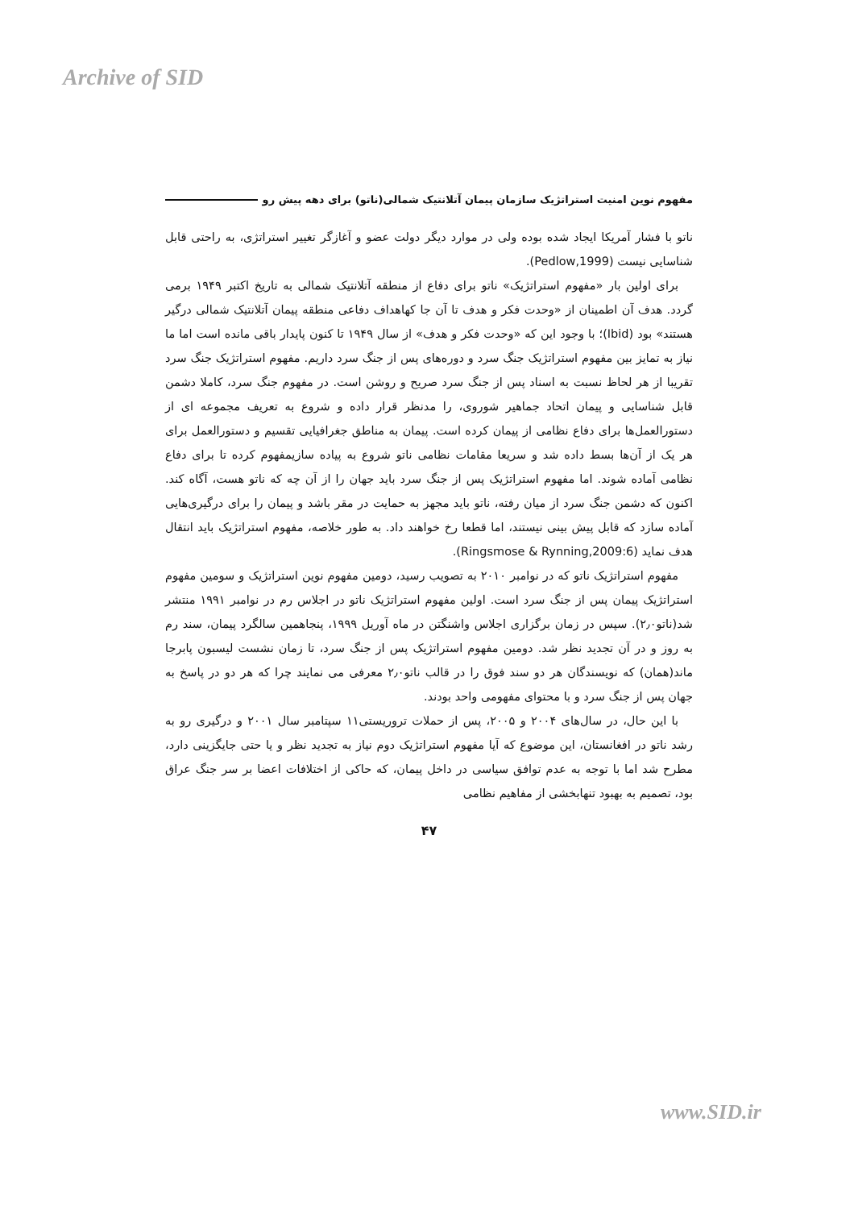Archive of SID
مفهوم نوین امنیت استراتژیک سازمان پیمان آتلانتیک شمالی(ناتو) برای دهه پیش رو
ناتو با فشار آمریکا ایجاد شده بوده ولی در موارد دیگر دولت عضو و آغازگر تغییر استراتژی، به راحتی قابل شناسایی نیست (Pedlow,1999).
برای اولین بار «مفهوم استراتژیک» ناتو برای دفاع از منطقه آتلانتیک شمالی به تاریخ اکتبر ۱۹۴۹ برمی گردد. هدف آن اطمینان از «وحدت فکر و هدف تا آن جا کهاهداف دفاعی منطقه پیمان آتلانتیک شمالی درگیر هستند» بود (Ibid)؛ با وجود این که «وحدت فکر و هدف» از سال ۱۹۴۹ تا کنون پایدار باقی مانده است اما ما نیاز به تمایز بین مفهوم استراتژیک جنگ سرد و دوره‌های پس از جنگ سرد داریم. مفهوم استراتژیک جنگ سرد تقریبا از هر لحاظ نسبت به اسناد پس از جنگ سرد صریح و روشن است. در مفهوم جنگ سرد، کاملا دشمن قابل شناسایی و پیمان اتحاد جماهیر شوروی، را مدنظر قرار داده و شروع به تعریف مجموعه ای از دستورالعمل‌ها برای دفاع نظامی از پیمان کرده است. پیمان به مناطق جغرافیایی تقسیم و دستورالعمل برای هر یک از آن‌ها بسط داده شد و سریعا مقامات نظامی ناتو شروع به پیاده سازیمفهوم کرده تا برای دفاع نظامی آماده شوند. اما مفهوم استراتژیک پس از جنگ سرد باید جهان را از آن چه که ناتو هست، آگاه کند. اکنون که دشمن جنگ سرد از میان رفته، ناتو باید مجهز به حمایت در مقر باشد و پیمان را برای درگیری‌هایی آماده سازد که قابل پیش بینی نیستند، اما قطعا رخ خواهند داد. به طور خلاصه، مفهوم استراتژیک باید انتقال هدف نماید (Ringsmose & Rynning,2009:6).
مفهوم استراتژیک ناتو که در نوامبر ۲۰۱۰ به تصویب رسید، دومین مفهوم نوین استراتژیک و سومین مفهوم استراتژیک پیمان پس از جنگ سرد است. اولین مفهوم استراتژیک ناتو در اجلاس رم در نوامبر ۱۹۹۱ منتشر شد(ناتو۲٫۰). سپس در زمان برگزاری اجلاس واشنگتن در ماه آوریل ۱۹۹۹، پنجاهمین سالگرد پیمان، سند رم به روز و در آن تجدید نظر شد. دومین مفهوم استراتژیک پس از جنگ سرد، تا زمان نشست لیسبون پابرجا ماند(همان) که نویسندگان هر دو سند فوق را در قالب ناتو۲٫۰ معرفی می نمایند چرا که هر دو در پاسخ به جهان پس از جنگ سرد و با محتوای مفهومی واحد بودند.
با این حال، در سال‌های ۲۰۰۴ و ۲۰۰۵، پس از حملات تروریستی۱۱ سپتامبر سال ۲۰۰۱ و درگیری رو به رشد ناتو در افغانستان، این موضوع که آیا مفهوم استراتژیک دوم نیاز به تجدید نظر و یا حتی جایگزینی دارد، مطرح شد اما با توجه به عدم توافق سیاسی در داخل پیمان، که حاکی از اختلافات اعضا بر سر جنگ عراق بود، تصمیم به بهبود تنهابخشی از مفاهیم نظامی
۴۷
www.SID.ir